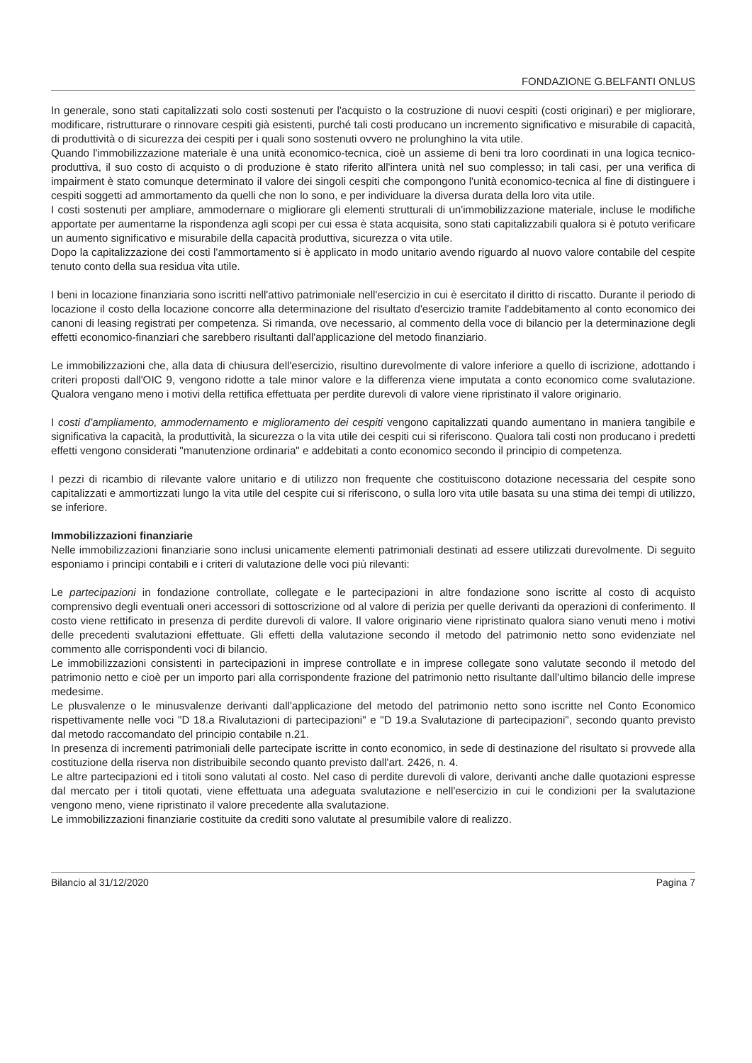FONDAZIONE G.BELFANTI ONLUS
In generale, sono stati capitalizzati solo costi sostenuti per l'acquisto o la costruzione di nuovi cespiti (costi originari) e per migliorare, modificare, ristrutturare o rinnovare cespiti già esistenti, purché tali costi producano un incremento significativo e misurabile di capacità, di produttività o di sicurezza dei cespiti per i quali sono sostenuti ovvero ne prolunghino la vita utile.
Quando l'immobilizzazione materiale è una unità economico-tecnica, cioè un assieme di beni tra loro coordinati in una logica tecnico-produttiva, il suo costo di acquisto o di produzione è stato riferito all'intera unità nel suo complesso; in tali casi, per una verifica di impairment è stato comunque determinato il valore dei singoli cespiti che compongono l'unità economico-tecnica al fine di distinguere i cespiti soggetti ad ammortamento da quelli che non lo sono, e per individuare la diversa durata della loro vita utile.
I costi sostenuti per ampliare, ammodernare o migliorare gli elementi strutturali di un'immobilizzazione materiale, incluse le modifiche apportate per aumentarne la rispondenza agli scopi per cui essa è stata acquisita, sono stati capitalizzabili qualora si è potuto verificare un aumento significativo e misurabile della capacità produttiva, sicurezza o vita utile.
Dopo la capitalizzazione dei costi l'ammortamento si è applicato in modo unitario avendo riguardo al nuovo valore contabile del cespite tenuto conto della sua residua vita utile.
I beni in locazione finanziaria sono iscritti nell'attivo patrimoniale nell'esercizio in cui è esercitato il diritto di riscatto. Durante il periodo di locazione il costo della locazione concorre alla determinazione del risultato d'esercizio tramite l'addebitamento al conto economico dei canoni di leasing registrati per competenza. Si rimanda, ove necessario, al commento della voce di bilancio per la determinazione degli effetti economico-finanziari che sarebbero risultanti dall'applicazione del metodo finanziario.
Le immobilizzazioni che, alla data di chiusura dell'esercizio, risultino durevolmente di valore inferiore a quello di iscrizione, adottando i criteri proposti dall'OIC 9, vengono ridotte a tale minor valore e la differenza viene imputata a conto economico come svalutazione. Qualora vengano meno i motivi della rettifica effettuata per perdite durevoli di valore viene ripristinato il valore originario.
I costi d'ampliamento, ammodernamento e miglioramento dei cespiti vengono capitalizzati quando aumentano in maniera tangibile e significativa la capacità, la produttività, la sicurezza o la vita utile dei cespiti cui si riferiscono. Qualora tali costi non producano i predetti effetti vengono considerati "manutenzione ordinaria" e addebitati a conto economico secondo il principio di competenza.
I pezzi di ricambio di rilevante valore unitario e di utilizzo non frequente che costituiscono dotazione necessaria del cespite sono capitalizzati e ammortizzati lungo la vita utile del cespite cui si riferiscono, o sulla loro vita utile basata su una stima dei tempi di utilizzo, se inferiore.
Immobilizzazioni finanziarie
Nelle immobilizzazioni finanziarie sono inclusi unicamente elementi patrimoniali destinati ad essere utilizzati durevolmente. Di seguito esponiamo i principi contabili e i criteri di valutazione delle voci più rilevanti:
Le partecipazioni in fondazione controllate, collegate e le partecipazioni in altre fondazione sono iscritte al costo di acquisto comprensivo degli eventuali oneri accessori di sottoscrizione od al valore di perizia per quelle derivanti da operazioni di conferimento. Il costo viene rettificato in presenza di perdite durevoli di valore. Il valore originario viene ripristinato qualora siano venuti meno i motivi delle precedenti svalutazioni effettuate. Gli effetti della valutazione secondo il metodo del patrimonio netto sono evidenziate nel commento alle corrispondenti voci di bilancio.
Le immobilizzazioni consistenti in partecipazioni in imprese controllate e in imprese collegate sono valutate secondo il metodo del patrimonio netto e cioè per un importo pari alla corrispondente frazione del patrimonio netto risultante dall'ultimo bilancio delle imprese medesime.
Le plusvalenze o le minusvalenze derivanti dall'applicazione del metodo del patrimonio netto sono iscritte nel Conto Economico rispettivamente nelle voci "D 18.a Rivalutazioni di partecipazioni" e "D 19.a Svalutazione di partecipazioni", secondo quanto previsto dal metodo raccomandato del principio contabile n.21.
In presenza di incrementi patrimoniali delle partecipate iscritte in conto economico, in sede di destinazione del risultato si provvede alla costituzione della riserva non distribuibile secondo quanto previsto dall'art. 2426, n. 4.
Le altre partecipazioni ed i titoli sono valutati al costo. Nel caso di perdite durevoli di valore, derivanti anche dalle quotazioni espresse dal mercato per i titoli quotati, viene effettuata una adeguata svalutazione e nell'esercizio in cui le condizioni per la svalutazione vengono meno, viene ripristinato il valore precedente alla svalutazione.
Le immobilizzazioni finanziarie costituite da crediti sono valutate al presumibile valore di realizzo.
Bilancio al 31/12/2020 Pagina 7